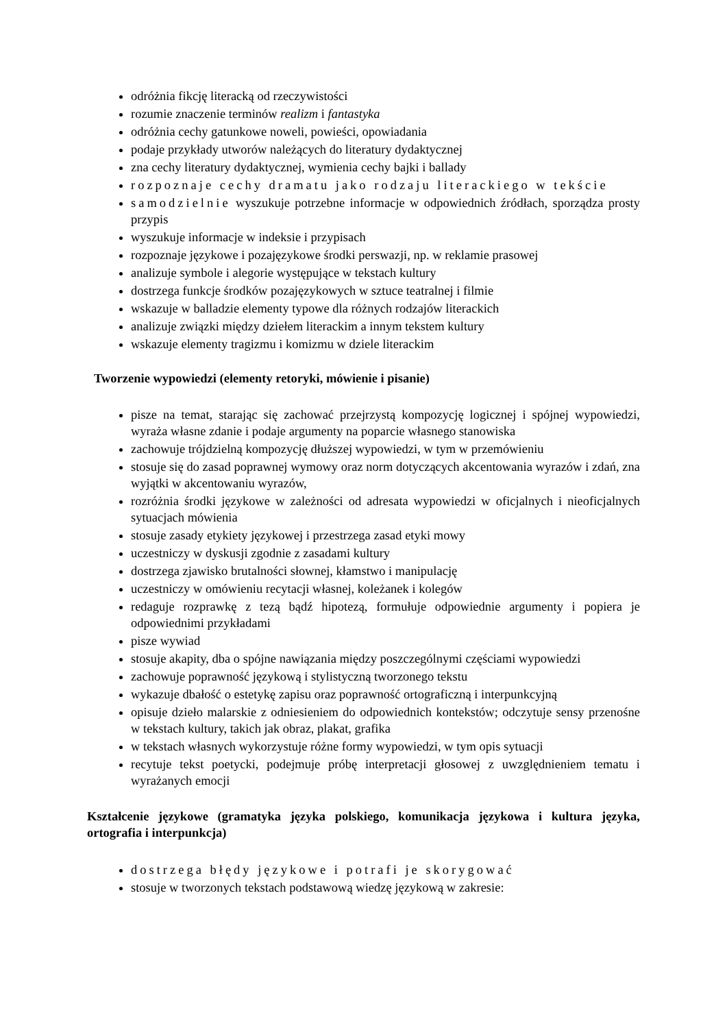odróżnia fikcję literacką od rzeczywistości
rozumie znaczenie terminów realizm i fantastyka
odróżnia cechy gatunkowe noweli, powieści, opowiadania
podaje przykłady utworów należących do literatury dydaktycznej
zna cechy literatury dydaktycznej, wymienia cechy bajki i ballady
rozpoznaje cechy dramatu jako rodzaju literackiego w tekście
samodzielnie wyszukuje potrzebne informacje w odpowiednich źródłach, sporządza prosty przypis
wyszukuje informacje w indeksie i przypisach
rozpoznaje językowe i pozajęzykowe środki perswazji, np. w reklamie prasowej
analizuje symbole i alegorie występujące w tekstach kultury
dostrzega funkcje środków pozajęzykowych w sztuce teatralnej i filmie
wskazuje w balladzie elementy typowe dla różnych rodzajów literackich
analizuje związki między dziełem literackim a innym tekstem kultury
wskazuje elementy tragizmu i komizmu w dziele literackim
Tworzenie wypowiedzi (elementy retoryki, mówienie i pisanie)
pisze na temat, starając się zachować przejrzystą kompozycję logicznej i spójnej wypowiedzi, wyraża własne zdanie i podaje argumenty na poparcie własnego stanowiska
zachowuje trójdzielną kompozycję dłuższej wypowiedzi, w tym w przemówieniu
stosuje się do zasad poprawnej wymowy oraz norm dotyczących akcentowania wyrazów i zdań, zna wyjątki w akcentowaniu wyrazów,
rozróżnia środki językowe w zależności od adresata wypowiedzi w oficjalnych i nieoficjalnych sytuacjach mówienia
stosuje zasady etykiety językowej i przestrzega zasad etyki mowy
uczestniczy w dyskusji zgodnie z zasadami kultury
dostrzega zjawisko brutalności słownej, kłamstwo i manipulację
uczestniczy w omówieniu recytacji własnej, koleżanek i kolegów
redaguje rozprawkę z tezą bądź hipotezą, formułuje odpowiednie argumenty i popiera je odpowiednimi przykładami
pisze wywiad
stosuje akapity, dba o spójne nawiązania między poszczególnymi częściami wypowiedzi
zachowuje poprawność językową i stylistyczną tworzonego tekstu
wykazuje dbałość o estetykę zapisu oraz poprawność ortograficzną i interpunkcyjną
opisuje dzieło malarskie z odniesieniem do odpowiednich kontekstów; odczytuje sensy przenośne w tekstach kultury, takich jak obraz, plakat, grafika
w tekstach własnych wykorzystuje różne formy wypowiedzi, w tym opis sytuacji
recytuje tekst poetycki, podejmuje próbę interpretacji głosowej z uwzględnieniem tematu i wyrażanych emocji
Kształcenie językowe (gramatyka języka polskiego, komunikacja językowa i kultura języka, ortografia i interpunkcja)
dostrzega błędy językowe i potrafi je skorygować
stosuje w tworzonych tekstach podstawową wiedzę językową w zakresie: